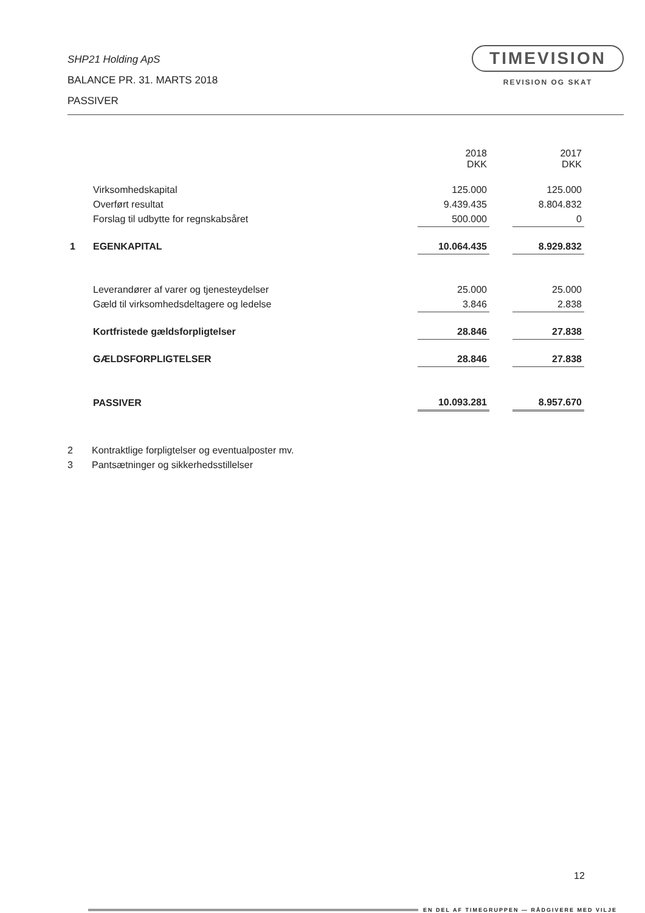SHP21 Holding ApS
BALANCE PR. 31. MARTS 2018
PASSIVER
TIMEVISION
REVISION OG SKAT
| | | 2018 DKK | | 2017 DKK |
| | Virksomhedskapital | 125.000 | | 125.000 |
| | Overført resultat | 9.439.435 | | 8.804.832 |
| | Forslag til udbytte for regnskabsåret | 500.000 | | 0 |
| 1 | EGENKAPITAL | 10.064.435 | | 8.929.832 |
| | Leverandører af varer og tjenesteydelser | 25.000 | | 25.000 |
| | Gæld til virksomhedsdeltagere og ledelse | 3.846 | | 2.838 |
| | Kortfristede gældsforpligtelser | 28.846 | | 27.838 |
| | GÆLDSFORPLIGTELSER | 28.846 | | 27.838 |
| | PASSIVER | 10.093.281 | | 8.957.670 |
2 Kontraktlige forpligtelser og eventualposter mv.
3 Pantsætninger og sikkerhedsstillelser
12
EN DEL AF TIMEGRUPPEN — RÅDGIVERE MED VILJE